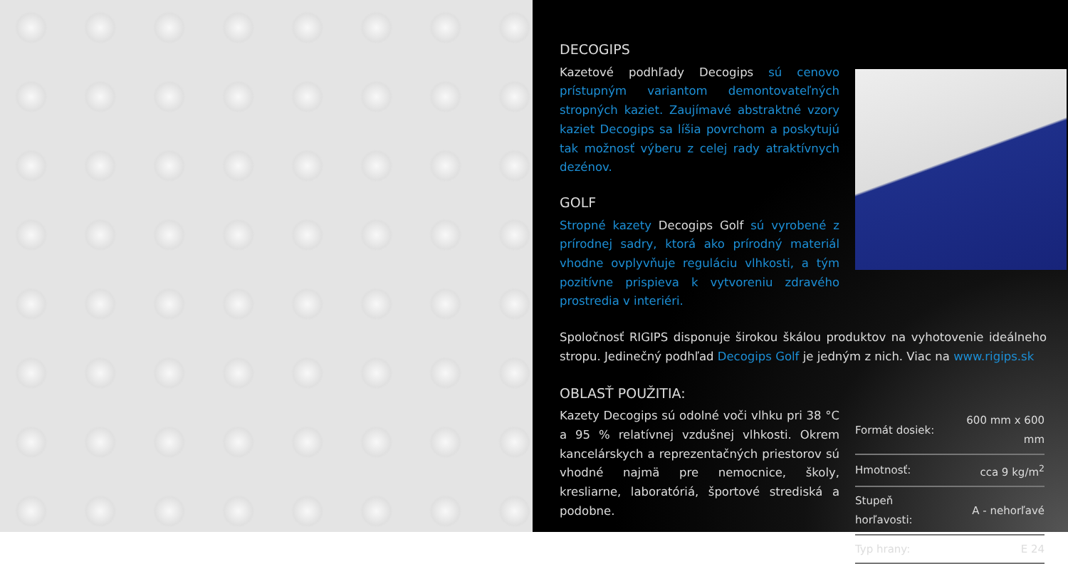DECOGIPS
Kazetové podhľady Decogips sú cenovo prístupným variantom demontovateľných stropných kaziet. Zaujímavé abstraktné vzory kaziet Decogips sa líšia povrchom a poskytujú tak možnosť výberu z celej rady atraktívnych dezénov.
GOLF
Stropné kazety Decogips Golf sú vyrobené z prírodnej sadry, ktorá ako prírodný materiál vhodne ovplyvňuje reguláciu vlhkosti, a tým pozitívne prispieva k vytvoreniu zdravého prostredia v interiéri.
Spoločnosť RIGIPS disponuje širokou škálou produktov na vyhotovenie ideálneho stropu. Jedinečný podhľad Decogips Golf je jedným z nich. Viac na www.rigips.sk
OBLASŤ POUŽITIA:
Kazety Decogips sú odolné voči vlhku pri 38 °C a 95 % relatívnej vzdušnej vlhkosti. Okrem kancelárskych a reprezentačných priestorov sú vhodné najmä pre nemocnice, školy, kresliarne, laboratóriá, športové strediská a podobne.
| Formát dosiek: | 600 mm x 600 mm |
| Hmotnosť: | cca 9 kg/m<sup>2</sup> |
| Stupeň horľavosti: | A - nehorľavé |
| Typ hrany: | E 24 |